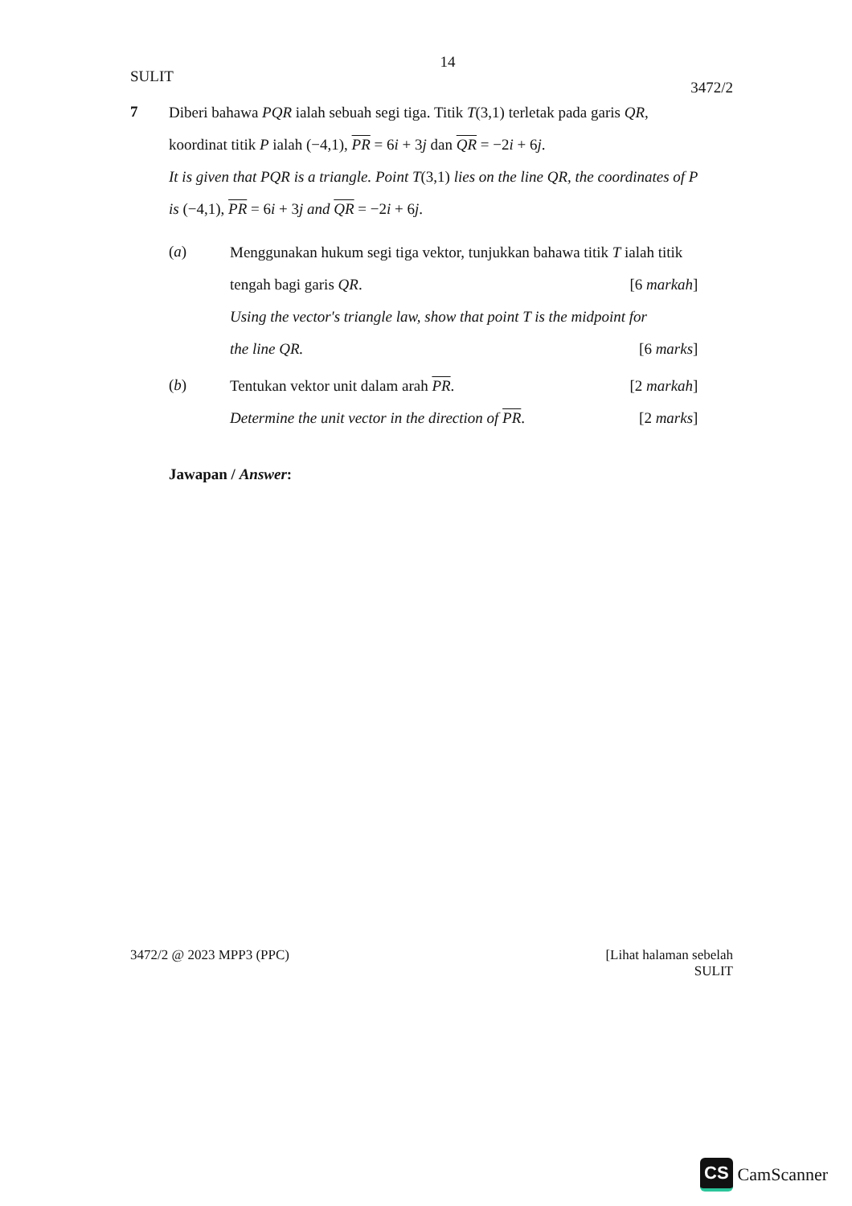14
SULIT 3472/2
7
Diberi bahawa PQR ialah sebuah segi tiga. Titik T(3,1) terletak pada garis QR,
koordinat titik P ialah (−4,1), PR = 6i + 3j dan QR = −2i + 6j.
It is given that PQR is a triangle. Point T(3,1) lies on the line QR, the coordinates of P
is (−4,1), PR = 6i + 3j and QR = −2i + 6j.
(a)
Menggunakan hukum segi tiga vektor, tunjukkan bahawa titik T ialah titik
tengah bagi garis QR. [6 markah]
Using the vector's triangle law, show that point T is the midpoint for
the line QR. [6 marks]
(b)
Tentukan vektor unit dalam arah PR. [2 markah]
Determine the unit vector in the direction of PR. [2 marks]
Jawapan / Answer:
3472/2 @ 2023 MPP3 (PPC) [Lihat halaman sebelah
SULIT
CS CamScanner